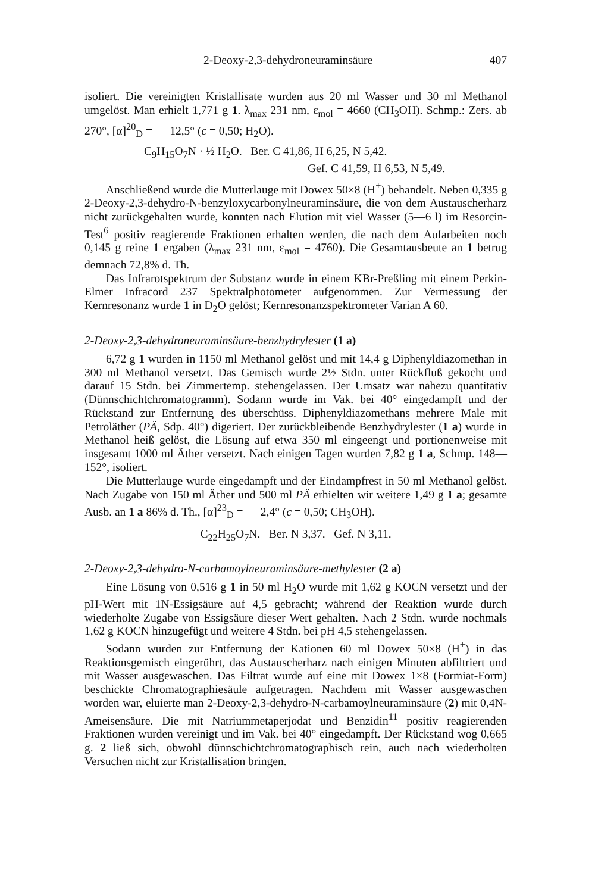2-Deoxy-2,3-dehydroneuraminsäure 407
isoliert. Die vereinigten Kristallisate wurden aus 20 ml Wasser und 30 ml Methanol umgelöst. Man erhielt 1,771 g 1. λ<sub>max</sub> 231 nm, ε<sub>mol</sub> = 4660 (CH<sub>3</sub>OH). Schmp.: Zers. ab 270°, [α]<sup>20</sup><sub>D</sub> = — 12,5° (c = 0,50; H<sub>2</sub>O).
C<sub>9</sub>H<sub>15</sub>O<sub>7</sub>N · ½ H<sub>2</sub>O. Ber. C 41,86, H 6,25, N 5,42.
Gef. C 41,59, H 6,53, N 5,49.
Anschließend wurde die Mutterlauge mit Dowex 50×8 (H<sup>+</sup>) behandelt. Neben 0,335 g 2-Deoxy-2,3-dehydro-N-benzyloxycarbonylneuraminsäure, die von dem Austauscherharz nicht zurückgehalten wurde, konnten nach Elution mit viel Wasser (5—6 l) im Resorcin-Test<sup>6</sup> positiv reagierende Fraktionen erhalten werden, die nach dem Aufarbeiten noch 0,145 g reine 1 ergaben (λ<sub>max</sub> 231 nm, ε<sub>mol</sub> = 4760). Die Gesamtausbeute an 1 betrug demnach 72,8% d. Th.
Das Infrarotspektrum der Substanz wurde in einem KBr-Preßling mit einem Perkin-Elmer Infracord 237 Spektralphotometer aufgenommen. Zur Vermessung der Kernresonanz wurde 1 in D<sub>2</sub>O gelöst; Kernresonanzspektrometer Varian A 60.
2-Deoxy-2,3-dehydroneuraminsäure-benzhydrylester (1 a)
6,72 g 1 wurden in 1150 ml Methanol gelöst und mit 14,4 g Diphenyldiazomethan in 300 ml Methanol versetzt. Das Gemisch wurde 2½ Stdn. unter Rückfluß gekocht und darauf 15 Stdn. bei Zimmertemp. stehengelassen. Der Umsatz war nahezu quantitativ (Dünnschichtchromatogramm). Sodann wurde im Vak. bei 40° eingedampft und der Rückstand zur Entfernung des überschüss. Diphenyldiazomethans mehrere Male mit Petroläther (PÄ, Sdp. 40°) digeriert. Der zurückbleibende Benzhydrylester (1 a) wurde in Methanol heiß gelöst, die Lösung auf etwa 350 ml eingeengt und portionenweise mit insgesamt 1000 ml Äther versetzt. Nach einigen Tagen wurden 7,82 g 1 a, Schmp. 148—152°, isoliert.
Die Mutterlauge wurde eingedampft und der Eindampfrest in 50 ml Methanol gelöst. Nach Zugabe von 150 ml Äther und 500 ml PÄ erhielten wir weitere 1,49 g 1 a; gesamte Ausb. an 1 a 86% d. Th., [α]<sup>23</sup><sub>D</sub> = — 2,4° (c = 0,50; CH<sub>3</sub>OH).
C<sub>22</sub>H<sub>25</sub>O<sub>7</sub>N. Ber. N 3,37. Gef. N 3,11.
2-Deoxy-2,3-dehydro-N-carbamoylneuraminsäure-methylester (2 a)
Eine Lösung von 0,516 g 1 in 50 ml H<sub>2</sub>O wurde mit 1,62 g KOCN versetzt und der pH-Wert mit 1N-Essigsäure auf 4,5 gebracht; während der Reaktion wurde durch wiederholte Zugabe von Essigsäure dieser Wert gehalten. Nach 2 Stdn. wurde nochmals 1,62 g KOCN hinzugefügt und weitere 4 Stdn. bei pH 4,5 stehengelassen.
Sodann wurden zur Entfernung der Kationen 60 ml Dowex 50×8 (H<sup>+</sup>) in das Reaktionsgemisch eingerührt, das Austauscherharz nach einigen Minuten abfiltriert und mit Wasser ausgewaschen. Das Filtrat wurde auf eine mit Dowex 1×8 (Formiat-Form) beschickte Chromatographiesäule aufgetragen. Nachdem mit Wasser ausgewaschen worden war, eluierte man 2-Deoxy-2,3-dehydro-N-carbamoylneuraminsäure (2) mit 0,4N-Ameisensäure. Die mit Natriummetaperjodat und Benzidin<sup>11</sup> positiv reagierenden Fraktionen wurden vereinigt und im Vak. bei 40° eingedampft. Der Rückstand wog 0,665 g. 2 ließ sich, obwohl dünnschichtchromatographisch rein, auch nach wiederholten Versuchen nicht zur Kristallisation bringen.